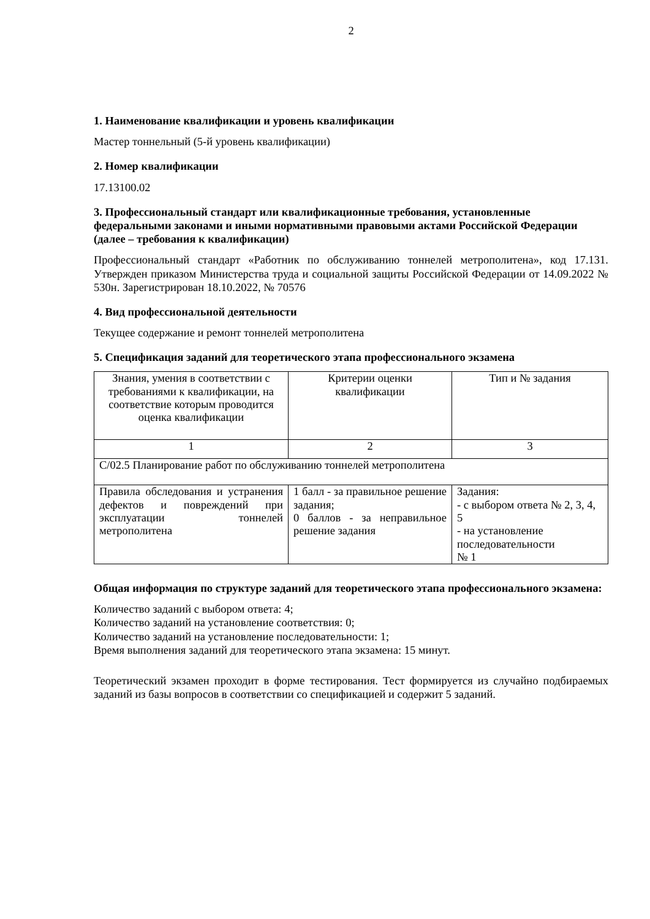2
1. Наименование квалификации и уровень квалификации
Мастер тоннельный (5-й уровень квалификации)
2. Номер квалификации
17.13100.02
3. Профессиональный стандарт или квалификационные требования, установленные федеральными законами и иными нормативными правовыми актами Российской Федерации (далее – требования к квалификации)
Профессиональный стандарт «Работник по обслуживанию тоннелей метрополитена», код 17.131. Утвержден приказом Министерства труда и социальной защиты Российской Федерации от 14.09.2022 № 530н. Зарегистрирован 18.10.2022, № 70576
4. Вид профессиональной деятельности
Текущее содержание и ремонт тоннелей метрополитена
5. Спецификация заданий для теоретического этапа профессионального экзамена
| Знания, умения в соответствии с требованиями к квалификации, на соответствие которым проводится оценка квалификации | Критерии оценки квалификации | Тип и № задания |
| 1 | 2 | 3 |
| С/02.5 Планирование работ по обслуживанию тоннелей метрополитена | | |
| Правила обследования и устранения дефектов и повреждений при эксплуатации тоннелей метрополитена | 1 балл - за правильное решение задания; 0 баллов - за неправильное решение задания | Задания: - с выбором ответа № 2, 3, 4, 5 - на установление последовательности № 1 |
Общая информация по структуре заданий для теоретического этапа профессионального экзамена:
Количество заданий с выбором ответа: 4;
Количество заданий на установление соответствия: 0;
Количество заданий на установление последовательности: 1;
Время выполнения заданий для теоретического этапа экзамена: 15 минут.
Теоретический экзамен проходит в форме тестирования. Тест формируется из случайно подбираемых заданий из базы вопросов в соответствии со спецификацией и содержит 5 заданий.